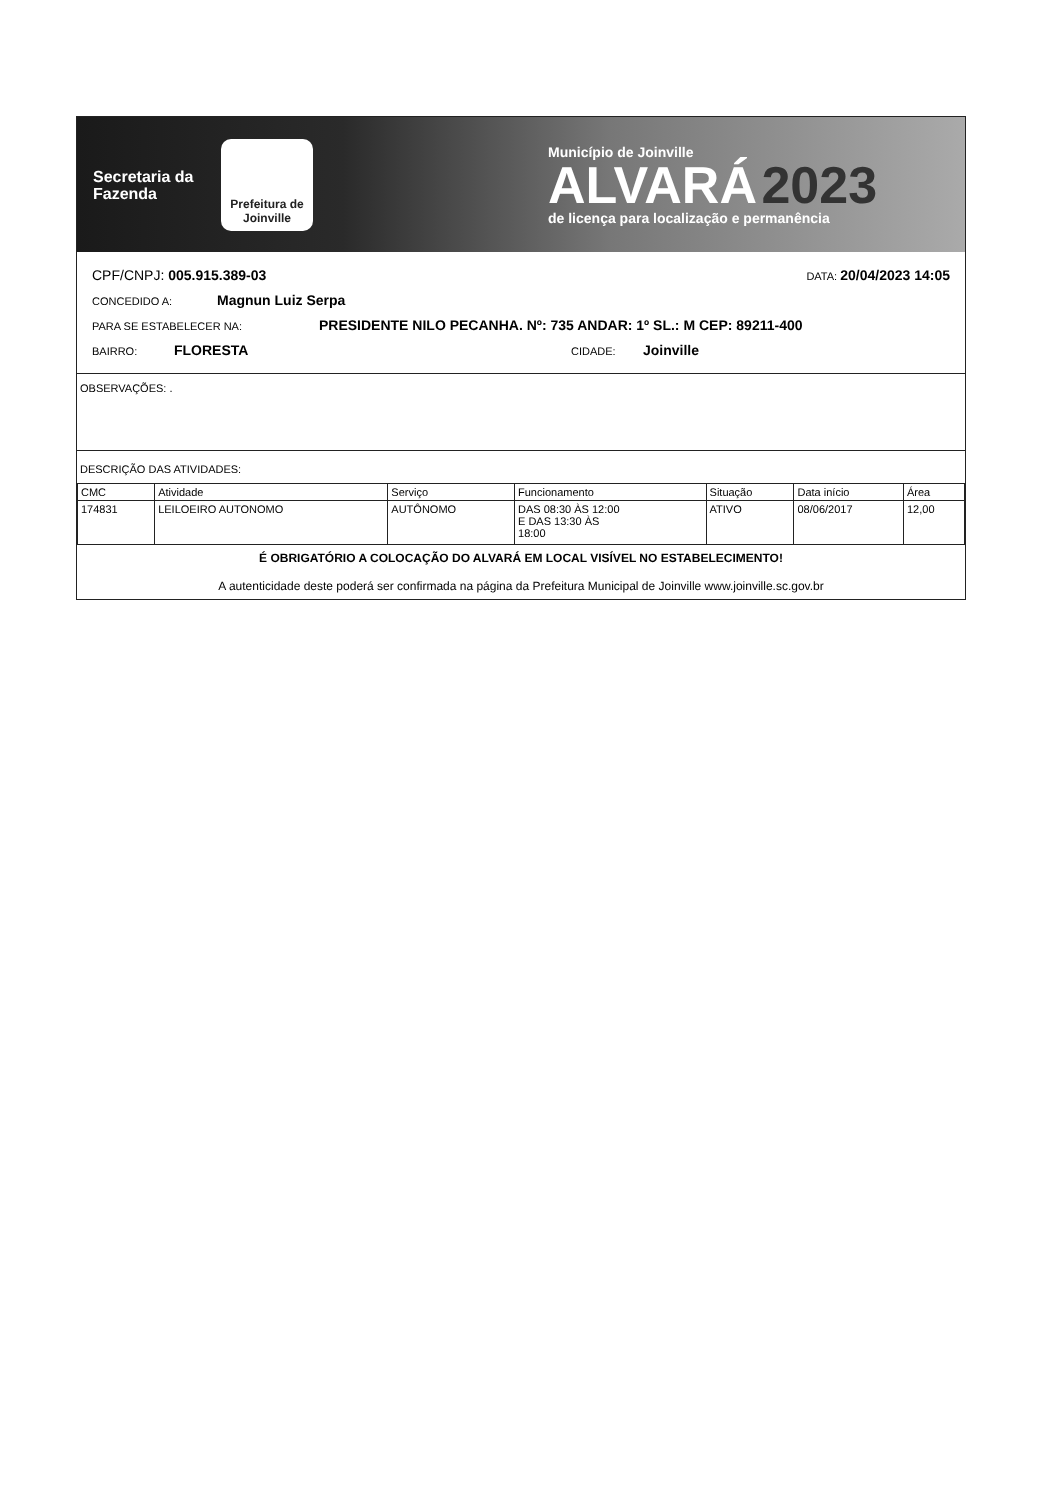Secretaria da Fazenda
Prefeitura de Joinville
Município de Joinville
ALVARÁ 2023
de licença para localização e permanência
CPF/CNPJ: 005.915.389-03 DATA: 20/04/2023 14:05
CONCEDIDO A: Magnun Luiz Serpa
PARA SE ESTABELECER NA: PRESIDENTE NILO PECANHA. Nº: 735 ANDAR: 1º SL.: M CEP: 89211-400
BAIRRO: FLORESTA CIDADE: Joinville
OBSERVAÇÕES: .
DESCRIÇÃO DAS ATIVIDADES:
| CMC | Atividade | Serviço | Funcionamento | Situação | Data início | Área |
| --- | --- | --- | --- | --- | --- | --- |
| 174831 | LEILOEIRO AUTONOMO | AUTÔNOMO | DAS 08:30 ÀS 12:00 E DAS 13:30 ÀS 18:00 | ATIVO | 08/06/2017 | 12,00 |
É OBRIGATÓRIO A COLOCAÇÃO DO ALVARÁ EM LOCAL VISÍVEL NO ESTABELECIMENTO!
A autenticidade deste poderá ser confirmada na página da Prefeitura Municipal de Joinville www.joinville.sc.gov.br